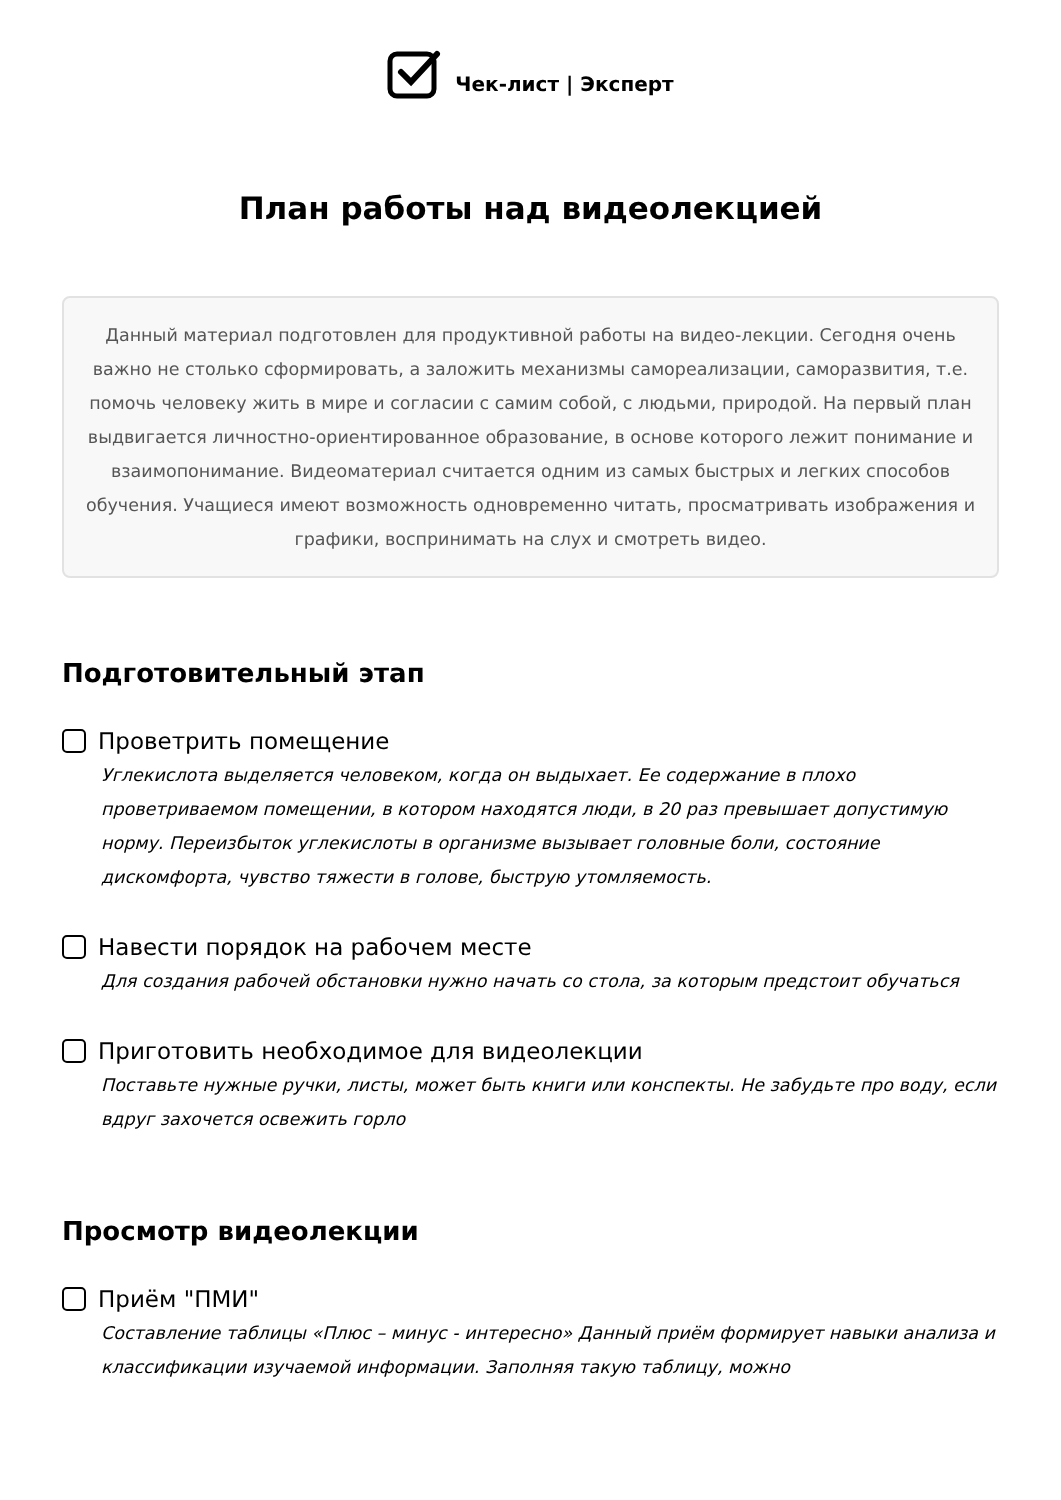Чек-лист | Эксперт
План работы над видеолекцией
Данный материал подготовлен для продуктивной работы на видео-лекции. Сегодня очень важно не столько сформировать, а заложить механизмы самореализации, саморазвития, т.е. помочь человеку жить в мире и согласии с самим собой, с людьми, природой. На первый план выдвигается личностно-ориентированное образование, в основе которого лежит понимание и взаимопонимание. Видеоматериал считается одним из самых быстрых и легких способов обучения. Учащиеся имеют возможность одновременно читать, просматривать изображения и графики, воспринимать на слух и смотреть видео.
Подготовительный этап
Проветрить помещение
Углекислота выделяется человеком, когда он выдыхает. Ее содержание в плохо проветриваемом помещении, в котором находятся люди, в 20 раз превышает допустимую норму. Переизбыток углекислоты в организме вызывает головные боли, состояние дискомфорта, чувство тяжести в голове, быструю утомляемость.
Навести порядок на рабочем месте
Для создания рабочей обстановки нужно начать со стола, за которым предстоит обучаться
Приготовить необходимое для видеолекции
Поставьте нужные ручки, листы, может быть книги или конспекты. Не забудьте про воду, если вдруг захочется освежить горло
Просмотр видеолекции
Приём "ПМИ"
Составление таблицы «Плюс – минус - интересно» Данный приём формирует навыки анализа и классификации изучаемой информации. Заполняя такую таблицу, можно